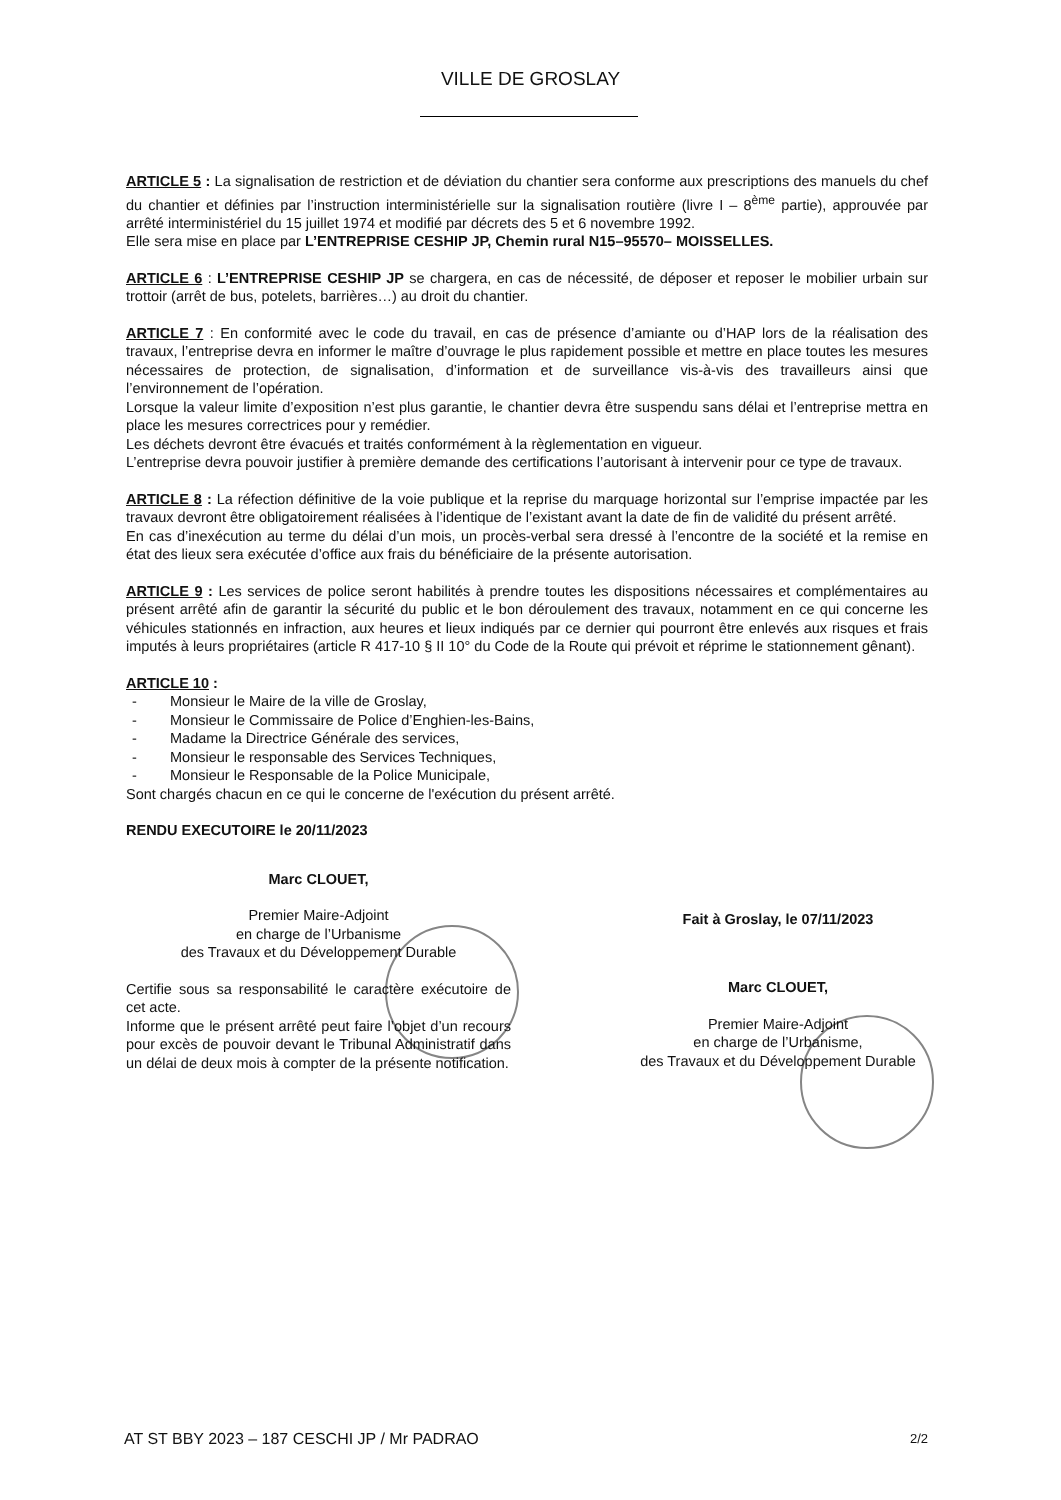VILLE DE GROSLAY
ARTICLE 5 : La signalisation de restriction et de déviation du chantier sera conforme aux prescriptions des manuels du chef du chantier et définies par l’instruction interministérielle sur la signalisation routière (livre I – 8<sup>ème</sup> partie), approuvée par arrêté interministériel du 15 juillet 1974 et modifié par décrets des 5 et 6 novembre 1992.
Elle sera mise en place par L’ENTREPRISE CESHIP JP, Chemin rural N15–95570– MOISSELLES.
ARTICLE 6 : L’ENTREPRISE CESHIP JP se chargera, en cas de nécessité, de déposer et reposer le mobilier urbain sur trottoir (arrêt de bus, potelets, barrières…) au droit du chantier.
ARTICLE 7 : En conformité avec le code du travail, en cas de présence d’amiante ou d’HAP lors de la réalisation des travaux, l’entreprise devra en informer le maître d’ouvrage le plus rapidement possible et mettre en place toutes les mesures nécessaires de protection, de signalisation, d’information et de surveillance vis-à-vis des travailleurs ainsi que l’environnement de l’opération.
Lorsque la valeur limite d’exposition n’est plus garantie, le chantier devra être suspendu sans délai et l’entreprise mettra en place les mesures correctrices pour y remédier.
Les déchets devront être évacués et traités conformément à la règlementation en vigueur.
L’entreprise devra pouvoir justifier à première demande des certifications l’autorisant à intervenir pour ce type de travaux.
ARTICLE 8 : La réfection définitive de la voie publique et la reprise du marquage horizontal sur l’emprise impactée par les travaux devront être obligatoirement réalisées à l’identique de l’existant avant la date de fin de validité du présent arrêté.
En cas d’inexécution au terme du délai d’un mois, un procès-verbal sera dressé à l’encontre de la société et la remise en état des lieux sera exécutée d’office aux frais du bénéficiaire de la présente autorisation.
ARTICLE 9 : Les services de police seront habilités à prendre toutes les dispositions nécessaires et complémentaires au présent arrêté afin de garantir la sécurité du public et le bon déroulement des travaux, notamment en ce qui concerne les véhicules stationnés en infraction, aux heures et lieux indiqués par ce dernier qui pourront être enlevés aux risques et frais imputés à leurs propriétaires (article R 417-10 § II 10° du Code de la Route qui prévoit et réprime le stationnement gênant).
ARTICLE 10 :
- Monsieur le Maire de la ville de Groslay,
- Monsieur le Commissaire de Police d’Enghien-les-Bains,
- Madame la Directrice Générale des services,
- Monsieur le responsable des Services Techniques,
- Monsieur le Responsable de la Police Municipale,
Sont chargés chacun en ce qui le concerne de l'exécution du présent arrêté.
RENDU EXECUTOIRE le 20/11/2023
Marc CLOUET,
Premier Maire-Adjoint
en charge de l’Urbanisme
des Travaux et du Développement Durable
Certifie sous sa responsabilité le caractère exécutoire de cet acte.
Informe que le présent arrêté peut faire l’objet d’un recours pour excès de pouvoir devant le Tribunal Administratif dans un délai de deux mois à compter de la présente notification.
Fait à Groslay, le 07/11/2023
Marc CLOUET,
Premier Maire-Adjoint
en charge de l’Urbanisme,
des Travaux et du Développement Durable
AT ST BBY 2023 – 187 CESCHI JP / Mr PADRAO 2/2